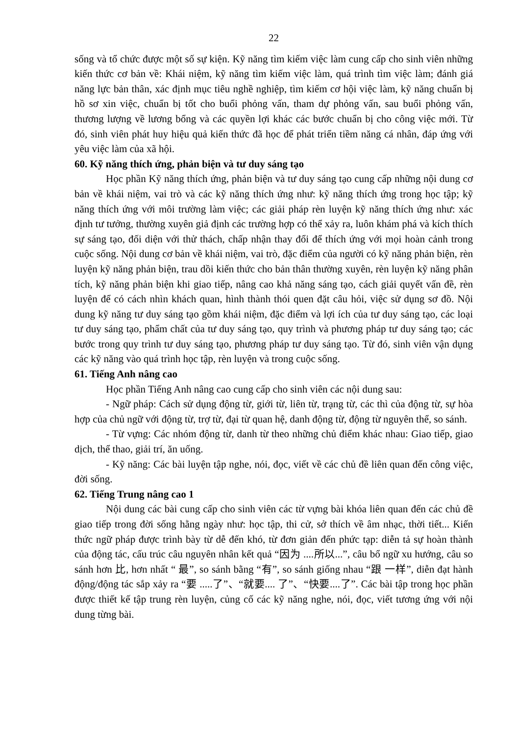22
sống và tổ chức được một số sự kiện. Kỹ năng tìm kiếm việc làm cung cấp cho sinh viên những kiến thức cơ bản về: Khái niệm, kỹ năng tìm kiếm việc làm, quá trình tìm việc làm; đánh giá năng lực bản thân, xác định mục tiêu nghề nghiệp, tìm kiếm cơ hội việc làm, kỹ năng chuẩn bị hồ sơ xin việc, chuẩn bị tốt cho buổi phỏng vấn, tham dự phỏng vấn, sau buổi phỏng vấn, thương lượng về lương bổng và các quyền lợi khác các bước chuẩn bị cho công việc mới. Từ đó, sinh viên phát huy hiệu quả kiến thức đã học để phát triển tiềm năng cá nhân, đáp ứng với yêu việc làm của xã hội.
60. Kỹ năng thích ứng, phản biện và tư duy sáng tạo
Học phần Kỹ năng thích ứng, phản biện và tư duy sáng tạo cung cấp những nội dung cơ bản về khái niệm, vai trò và các kỹ năng thích ứng như: kỹ năng thích ứng trong học tập; kỹ năng thích ứng với môi trường làm việc; các giải pháp rèn luyện kỹ năng thích ứng như: xác định tư tưởng, thường xuyên giả định các trường hợp có thể xảy ra, luôn khám phá và kích thích sự sáng tạo, đối diện với thử thách, chấp nhận thay đổi để thích ứng với mọi hoàn cảnh trong cuộc sống. Nội dung cơ bản về khái niệm, vai trò, đặc điểm của người có kỹ năng phản biện, rèn luyện kỹ năng phản biện, trau dồi kiến thức cho bản thân thường xuyên, rèn luyện kỹ năng phân tích, kỹ năng phản biện khi giao tiếp, nâng cao khả năng sáng tạo, cách giải quyết vấn đề, rèn luyện để có cách nhìn khách quan, hình thành thói quen đặt câu hỏi, việc sử dụng sơ đồ. Nội dung kỹ năng tư duy sáng tạo gồm khái niệm, đặc điểm và lợi ích của tư duy sáng tạo, các loại tư duy sáng tạo, phẩm chất của tư duy sáng tạo, quy trình và phương pháp tư duy sáng tạo; các bước trong quy trình tư duy sáng tạo, phương pháp tư duy sáng tạo. Từ đó, sinh viên vận dụng các kỹ năng vào quá trình học tập, rèn luyện và trong cuộc sống.
61. Tiếng Anh nâng cao
Học phần Tiếng Anh nâng cao cung cấp cho sinh viên các nội dung sau:
- Ngữ pháp: Cách sử dụng động từ, giới từ, liên từ, trạng từ, các thì của động từ, sự hòa hợp của chủ ngữ với động từ, trợ từ, đại từ quan hệ, danh động từ, động từ nguyên thể, so sánh.
- Từ vựng: Các nhóm động từ, danh từ theo những chủ điểm khác nhau: Giao tiếp, giao dịch, thể thao, giải trí, ăn uống.
- Kỹ năng: Các bài luyện tập nghe, nói, đọc, viết về các chủ đề liên quan đến công việc, đời sống.
62. Tiếng Trung nâng cao 1
Nội dung các bài cung cấp cho sinh viên các từ vựng bài khóa liên quan đến các chủ đề giao tiếp trong đời sống hằng ngày như: học tập, thi cử, sở thích về âm nhạc, thời tiết... Kiến thức ngữ pháp được trình bày từ dễ đến khó, từ đơn giản đến phức tạp: diễn tả sự hoàn thành của động tác, cấu trúc câu nguyên nhân kết quả “因为 ....所以...”, câu bổ ngữ xu hướng, câu so sánh hơn 比, hơn nhất “ 最”, so sánh bằng “有”, so sánh giống nhau “跟 一样”, diễn đạt hành động/động tác sắp xảy ra “要 .....了”、“就要.... 了”、“快要....了”. Các bài tập trong học phần được thiết kế tập trung rèn luyện, củng cố các kỹ năng nghe, nói, đọc, viết tương ứng với nội dung từng bài.